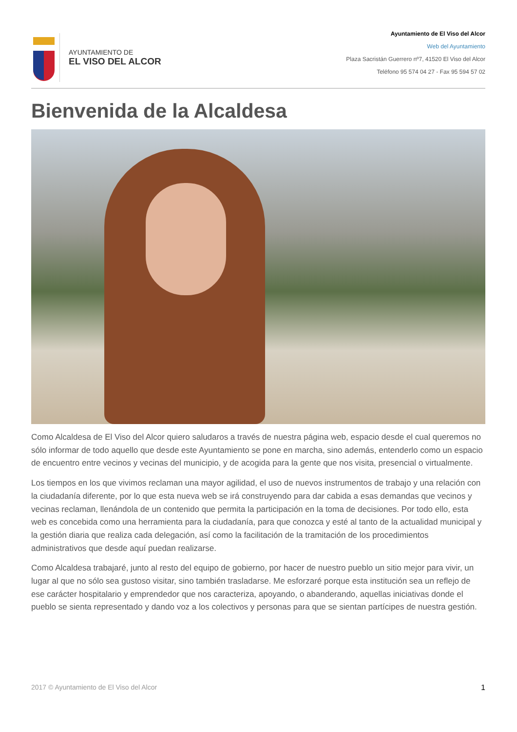AYUNTAMIENTO DE
EL VISO DEL ALCOR
Ayuntamiento de El Viso del Alcor
Web del Ayuntamiento
Plaza Sacristán Guerrero nº7, 41520 El Viso del Alcor
Teléfono 95 574 04 27 - Fax 95 594 57 02
Bienvenida de la Alcaldesa
Como Alcaldesa de El Viso del Alcor quiero saludaros a través de nuestra página web, espacio desde el cual queremos no sólo informar de todo aquello que desde este Ayuntamiento se pone en marcha, sino además, entenderlo como un espacio de encuentro entre vecinos y vecinas del municipio, y de acogida para la gente que nos visita, presencial o virtualmente.
Los tiempos en los que vivimos reclaman una mayor agilidad, el uso de nuevos instrumentos de trabajo y una relación con la ciudadanía diferente, por lo que esta nueva web se irá construyendo para dar cabida a esas demandas que vecinos y vecinas reclaman, llenándola de un contenido que permita la participación en la toma de decisiones. Por todo ello, esta web es concebida como una herramienta para la ciudadanía, para que conozca y esté al tanto de la actualidad municipal y la gestión diaria que realiza cada delegación, así como la facilitación de la tramitación de los procedimientos administrativos que desde aquí puedan realizarse.
Como Alcaldesa trabajaré, junto al resto del equipo de gobierno, por hacer de nuestro pueblo un sitio mejor para vivir, un lugar al que no sólo sea gustoso visitar, sino también trasladarse. Me esforzaré porque esta institución sea un reflejo de ese carácter hospitalario y emprendedor que nos caracteriza, apoyando, o abanderando, aquellas iniciativas donde el pueblo se sienta representado y dando voz a los colectivos y personas para que se sientan partícipes de nuestra gestión.
2017 © Ayuntamiento de El Viso del Alcor 1